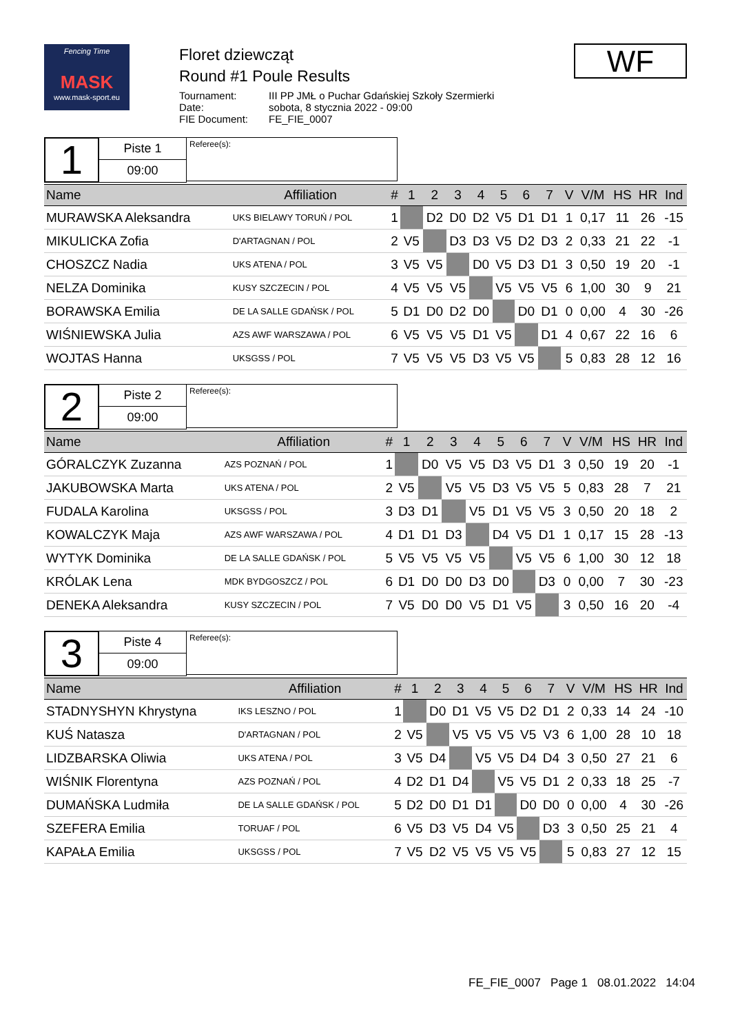Fencing Time
MASK
www.mask-sport.eu
Floret dziewcząt
Round #1 Poule Results
| Tournament: | III PP JMŁ o Puchar Gdańskiej Szkoły Szermierki |
| Date: | sobota, 8 stycznia 2022 - 09:00 |
| FIE Document: | FE_FIE_0007 |
WF
1
Piste 1
09:00
Referee(s):
| Name | Affiliation | # | 1 | 2 | 3 | 4 | 5 | 6 | 7 | | V | V/M | HS | HR | Ind |
| --- | --- | --- | --- | --- | --- | --- | --- | --- | --- | --- | --- | --- | --- | --- | --- |
| MURAWSKA Aleksandra | UKS BIELAWY TORUŃ / POL | 1 | | D2 | D0 | D2 | V5 | D1 | D1 | | 1 | 0,17 | 11 | 26 | -15 |
| MIKULICKA Zofia | D'ARTAGNAN / POL | 2 | V5 | | D3 | D3 | V5 | D2 | D3 | | 2 | 0,33 | 21 | 22 | -1 |
| CHOSZCZ Nadia | UKS ATENA / POL | 3 | V5 | V5 | | D0 | V5 | D3 | D1 | | 3 | 0,50 | 19 | 20 | -1 |
| NELZA Dominika | KUSY SZCZECIN / POL | 4 | V5 | V5 | V5 | | V5 | V5 | V5 | | 6 | 1,00 | 30 | 9 | 21 |
| BORAWSKA Emilia | DE LA SALLE GDAŃSK / POL | 5 | D1 | D0 | D2 | D0 | | D0 | D1 | | 0 | 0,00 | 4 | 30 | -26 |
| WIŚNIEWSKA Julia | AZS AWF WARSZAWA / POL | 6 | V5 | V5 | V5 | D1 | V5 | | D1 | | 4 | 0,67 | 22 | 16 | 6 |
| WOJTAS Hanna | UKSGSS / POL | 7 | V5 | V5 | V5 | D3 | V5 | V5 | | | 5 | 0,83 | 28 | 12 | 16 |
2
Piste 2
09:00
Referee(s):
| Name | Affiliation | # | 1 | 2 | 3 | 4 | 5 | 6 | 7 | | V | V/M | HS | HR | Ind |
| --- | --- | --- | --- | --- | --- | --- | --- | --- | --- | --- | --- | --- | --- | --- | --- |
| GÓRALCZYK Zuzanna | AZS POZNAŃ / POL | 1 | | D0 | V5 | V5 | D3 | V5 | D1 | | 3 | 0,50 | 19 | 20 | -1 |
| JAKUBOWSKA Marta | UKS ATENA / POL | 2 | V5 | | V5 | V5 | D3 | V5 | V5 | | 5 | 0,83 | 28 | 7 | 21 |
| FUDALA Karolina | UKSGSS / POL | 3 | D3 | D1 | | V5 | D1 | V5 | V5 | | 3 | 0,50 | 20 | 18 | 2 |
| KOWALCZYK Maja | AZS AWF WARSZAWA / POL | 4 | D1 | D1 | D3 | | D4 | V5 | D1 | | 1 | 0,17 | 15 | 28 | -13 |
| WYTYK Dominika | DE LA SALLE GDAŃSK / POL | 5 | V5 | V5 | V5 | V5 | | V5 | V5 | | 6 | 1,00 | 30 | 12 | 18 |
| KRÓLAK Lena | MDK BYDGOSZCZ / POL | 6 | D1 | D0 | D0 | D3 | D0 | | D3 | | 0 | 0,00 | 7 | 30 | -23 |
| DENEKA Aleksandra | KUSY SZCZECIN / POL | 7 | V5 | D0 | D0 | V5 | D1 | V5 | | | 3 | 0,50 | 16 | 20 | -4 |
3
Piste 4
09:00
Referee(s):
| Name | Affiliation | # | 1 | 2 | 3 | 4 | 5 | 6 | 7 | | V | V/M | HS | HR | Ind |
| --- | --- | --- | --- | --- | --- | --- | --- | --- | --- | --- | --- | --- | --- | --- | --- |
| STADNYSHYN Khrystyna | IKS LESZNO / POL | 1 | | D0 | D1 | V5 | V5 | D2 | D1 | | 2 | 0,33 | 14 | 24 | -10 |
| KUŚ Natasza | D'ARTAGNAN / POL | 2 | V5 | | V5 | V5 | V5 | V5 | V3 | | 6 | 1,00 | 28 | 10 | 18 |
| LIDZBARSKA Oliwia | UKS ATENA / POL | 3 | V5 | D4 | | V5 | V5 | D4 | D4 | | 3 | 0,50 | 27 | 21 | 6 |
| WIŚNIK Florentyna | AZS POZNAŃ / POL | 4 | D2 | D1 | D4 | | V5 | V5 | D1 | | 2 | 0,33 | 18 | 25 | -7 |
| DUMAŃSKA Ludmiła | DE LA SALLE GDAŃSK / POL | 5 | D2 | D0 | D1 | D1 | | D0 | D0 | | 0 | 0,00 | 4 | 30 | -26 |
| SZEFERA Emilia | TORUAF / POL | 6 | V5 | D3 | V5 | D4 | V5 | | D3 | | 3 | 0,50 | 25 | 21 | 4 |
| KAPAŁA Emilia | UKSGSS / POL | 7 | V5 | D2 | V5 | V5 | V5 | V5 | | | 5 | 0,83 | 27 | 12 | 15 |
FE_FIE_0007 Page 1 08.01.2022 14:04